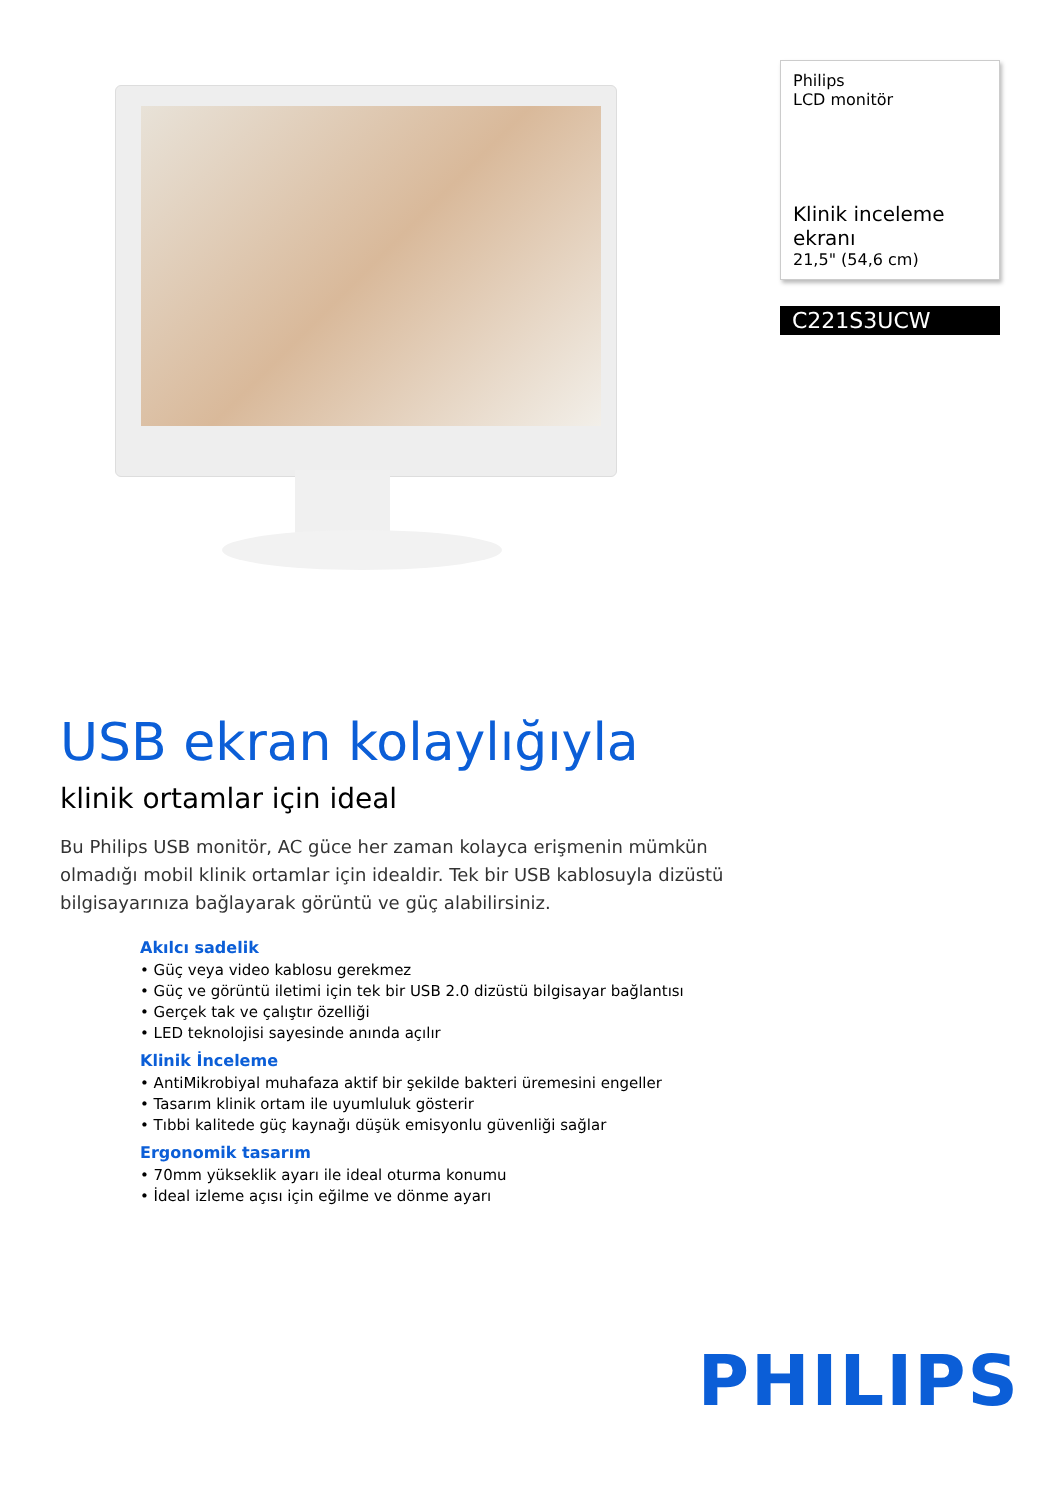Philips
LCD monitör
Klinik inceleme ekranı
21,5" (54,6 cm)
C221S3UCW
USB ekran kolaylığıyla
klinik ortamlar için ideal
Bu Philips USB monitör, AC güce her zaman kolayca erişmenin mümkün olmadığı mobil klinik ortamlar için idealdir. Tek bir USB kablosuyla dizüstü bilgisayarınıza bağlayarak görüntü ve güç alabilirsiniz.
Akılcı sadelik
• Güç veya video kablosu gerekmez
• Güç ve görüntü iletimi için tek bir USB 2.0 dizüstü bilgisayar bağlantısı
• Gerçek tak ve çalıştır özelliği
• LED teknolojisi sayesinde anında açılır
Klinik İnceleme
• AntiMikrobiyal muhafaza aktif bir şekilde bakteri üremesini engeller
• Tasarım klinik ortam ile uyumluluk gösterir
• Tıbbi kalitede güç kaynağı düşük emisyonlu güvenliği sağlar
Ergonomik tasarım
• 70mm yükseklik ayarı ile ideal oturma konumu
• İdeal izleme açısı için eğilme ve dönme ayarı
PHILIPS